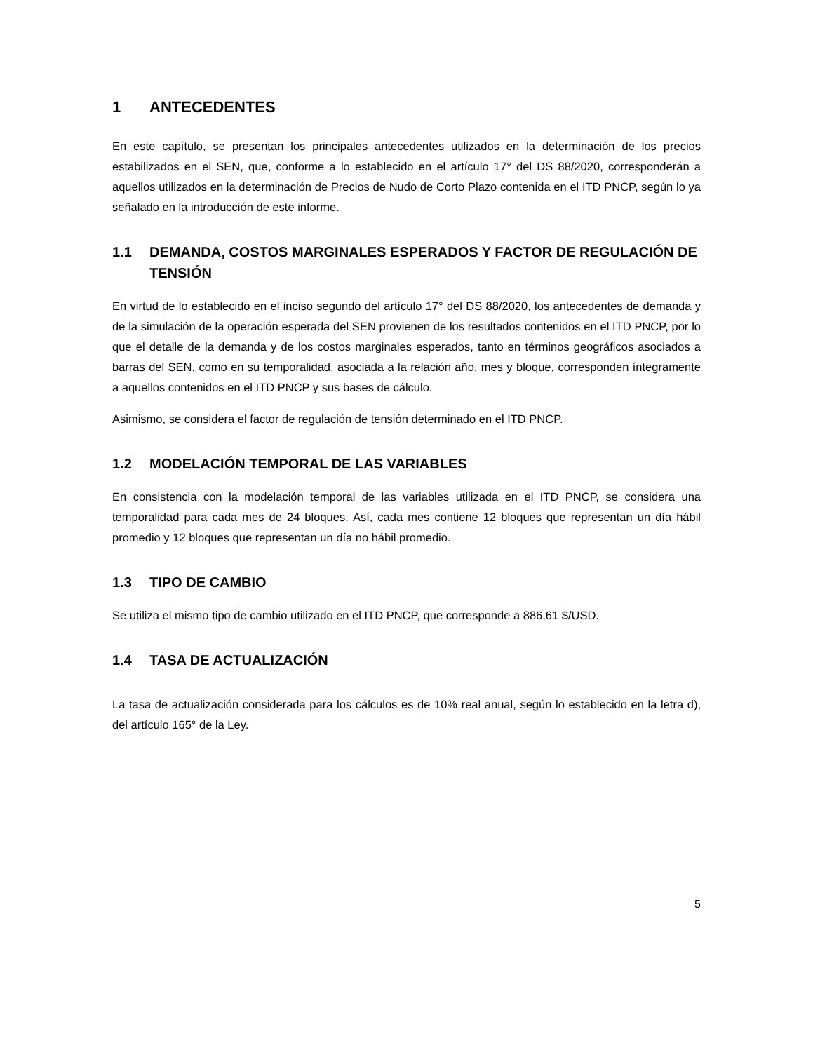1 ANTECEDENTES
En este capítulo, se presentan los principales antecedentes utilizados en la determinación de los precios estabilizados en el SEN, que, conforme a lo establecido en el artículo 17° del DS 88/2020, corresponderán a aquellos utilizados en la determinación de Precios de Nudo de Corto Plazo contenida en el ITD PNCP, según lo ya señalado en la introducción de este informe.
1.1 DEMANDA, COSTOS MARGINALES ESPERADOS Y FACTOR DE REGULACIÓN DE TENSIÓN
En virtud de lo establecido en el inciso segundo del artículo 17° del DS 88/2020, los antecedentes de demanda y de la simulación de la operación esperada del SEN provienen de los resultados contenidos en el ITD PNCP, por lo que el detalle de la demanda y de los costos marginales esperados, tanto en términos geográficos asociados a barras del SEN, como en su temporalidad, asociada a la relación año, mes y bloque, corresponden íntegramente a aquellos contenidos en el ITD PNCP y sus bases de cálculo.
Asimismo, se considera el factor de regulación de tensión determinado en el ITD PNCP.
1.2 MODELACIÓN TEMPORAL DE LAS VARIABLES
En consistencia con la modelación temporal de las variables utilizada en el ITD PNCP, se considera una temporalidad para cada mes de 24 bloques. Así, cada mes contiene 12 bloques que representan un día hábil promedio y 12 bloques que representan un día no hábil promedio.
1.3 TIPO DE CAMBIO
Se utiliza el mismo tipo de cambio utilizado en el ITD PNCP, que corresponde a 886,61 $/USD.
1.4 TASA DE ACTUALIZACIÓN
La tasa de actualización considerada para los cálculos es de 10% real anual, según lo establecido en la letra d), del artículo 165° de la Ley.
5